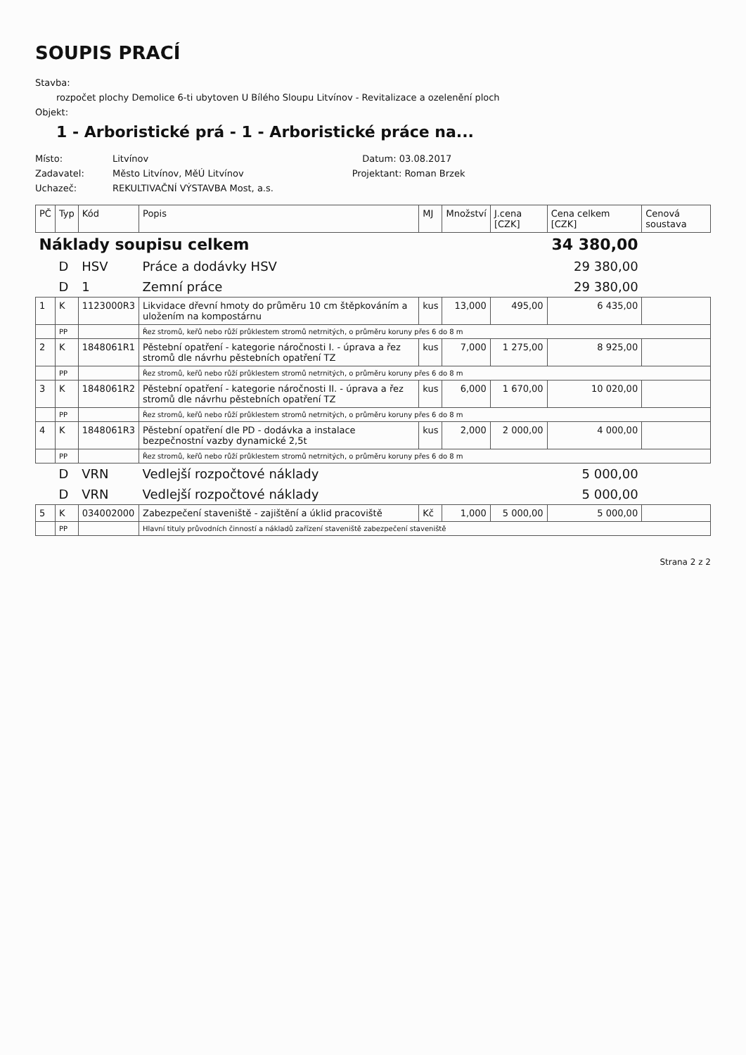SOUPIS PRACÍ
Stavba:
rozpočet plochy Demolice 6-ti ubytoven U Bílého Sloupu Litvínov - Revitalizace a ozelenění ploch
Objekt:
1 - Arboristické prá - 1 - Arboristické práce na...
Místo: Litvínov Datum: 03.08.2017
Zadavatel: Město Litvínov, MěÚ Litvínov Projektant: Roman Brzek
Uchazeč: REKULTIVAČNÍ VÝSTAVBA Most, a.s.
| PČ | Typ | Kód | Popis | MJ | Množství | J.cena [CZK] | Cena celkem [CZK] | Cenová soustava |
| --- | --- | --- | --- | --- | --- | --- | --- | --- |
| Náklady soupisu celkem | | | | | | | 34 380,00 | |
| | D | HSV | Práce a dodávky HSV | | | | 29 380,00 | |
| | D | 1 | Zemní práce | | | | 29 380,00 | |
| 1 | K | 1123000R3 | Likvidace dřevní hmoty do průměru 10 cm štěpkováním a uložením na kompostárnu | kus | 13,000 | 495,00 | 6 435,00 | |
| | PP | | Řez stromů, keřů nebo růží průklestem stromů netrnitých, o průměru koruny přes 6 do 8 m | | | | | |
| 2 | K | 1848061R1 | Pěstební opatření - kategorie náročnosti I. - úprava a řez stromů dle návrhu pěstebních opatření TZ | kus | 7,000 | 1 275,00 | 8 925,00 | |
| | PP | | Řez stromů, keřů nebo růží průklestem stromů netrnitých, o průměru koruny přes 6 do 8 m | | | | | |
| 3 | K | 1848061R2 | Pěstební opatření - kategorie náročnosti II. - úprava a řez stromů dle návrhu pěstebních opatření TZ | kus | 6,000 | 1 670,00 | 10 020,00 | |
| | PP | | Řez stromů, keřů nebo růží průklestem stromů netrnitých, o průměru koruny přes 6 do 8 m | | | | | |
| 4 | K | 1848061R3 | Pěstební opatření dle PD - dodávka a instalace bezpečnostní vazby dynamické 2,5t | kus | 2,000 | 2 000,00 | 4 000,00 | |
| | PP | | Řez stromů, keřů nebo růží průklestem stromů netrnitých, o průměru koruny přes 6 do 8 m | | | | | |
| | D | VRN | Vedlejší rozpočtové náklady | | | | 5 000,00 | |
| | D | VRN | Vedlejší rozpočtové náklady | | | | 5 000,00 | |
| 5 | K | 034002000 | Zabezpečení staveniště - zajištění a úklid pracoviště | Kč | 1,000 | 5 000,00 | 5 000,00 | |
| | PP | | Hlavní tituly průvodních činností a nákladů zařízení staveniště zabezpečení staveniště | | | | | |
Strana 2 z 2